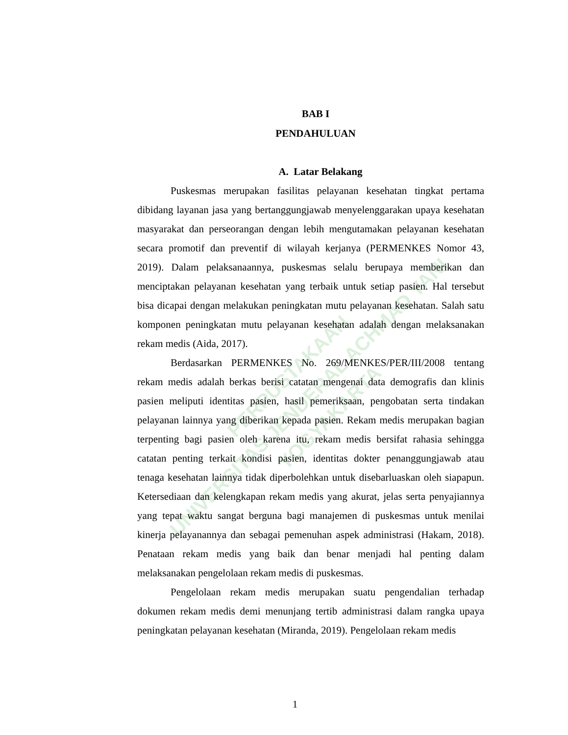PERPUSTAKAAN
UNIVERSITAS JENDERAL ACHMAD YANI YOGYAKARTA
BAB I
PENDAHULUAN
A. Latar Belakang
Puskesmas merupakan fasilitas pelayanan kesehatan tingkat pertama dibidang layanan jasa yang bertanggungjawab menyelenggarakan upaya kesehatan masyarakat dan perseorangan dengan lebih mengutamakan pelayanan kesehatan secara promotif dan preventif di wilayah kerjanya (PERMENKES Nomor 43, 2019). Dalam pelaksanaannya, puskesmas selalu berupaya memberikan dan menciptakan pelayanan kesehatan yang terbaik untuk setiap pasien. Hal tersebut bisa dicapai dengan melakukan peningkatan mutu pelayanan kesehatan. Salah satu komponen peningkatan mutu pelayanan kesehatan adalah dengan melaksanakan rekam medis (Aida, 2017).
Berdasarkan PERMENKES No. 269/MENKES/PER/III/2008 tentang rekam medis adalah berkas berisi catatan mengenai data demografis dan klinis pasien meliputi identitas pasien, hasil pemeriksaan, pengobatan serta tindakan pelayanan lainnya yang diberikan kepada pasien. Rekam medis merupakan bagian terpenting bagi pasien oleh karena itu, rekam medis bersifat rahasia sehingga catatan penting terkait kondisi pasien, identitas dokter penanggungjawab atau tenaga kesehatan lainnya tidak diperbolehkan untuk disebarluaskan oleh siapapun. Ketersediaan dan kelengkapan rekam medis yang akurat, jelas serta penyajiannya yang tepat waktu sangat berguna bagi manajemen di puskesmas untuk menilai kinerja pelayanannya dan sebagai pemenuhan aspek administrasi (Hakam, 2018). Penataan rekam medis yang baik dan benar menjadi hal penting dalam melaksanakan pengelolaan rekam medis di puskesmas.
Pengelolaan rekam medis merupakan suatu pengendalian terhadap dokumen rekam medis demi menunjang tertib administrasi dalam rangka upaya peningkatan pelayanan kesehatan (Miranda, 2019). Pengelolaan rekam medis
1